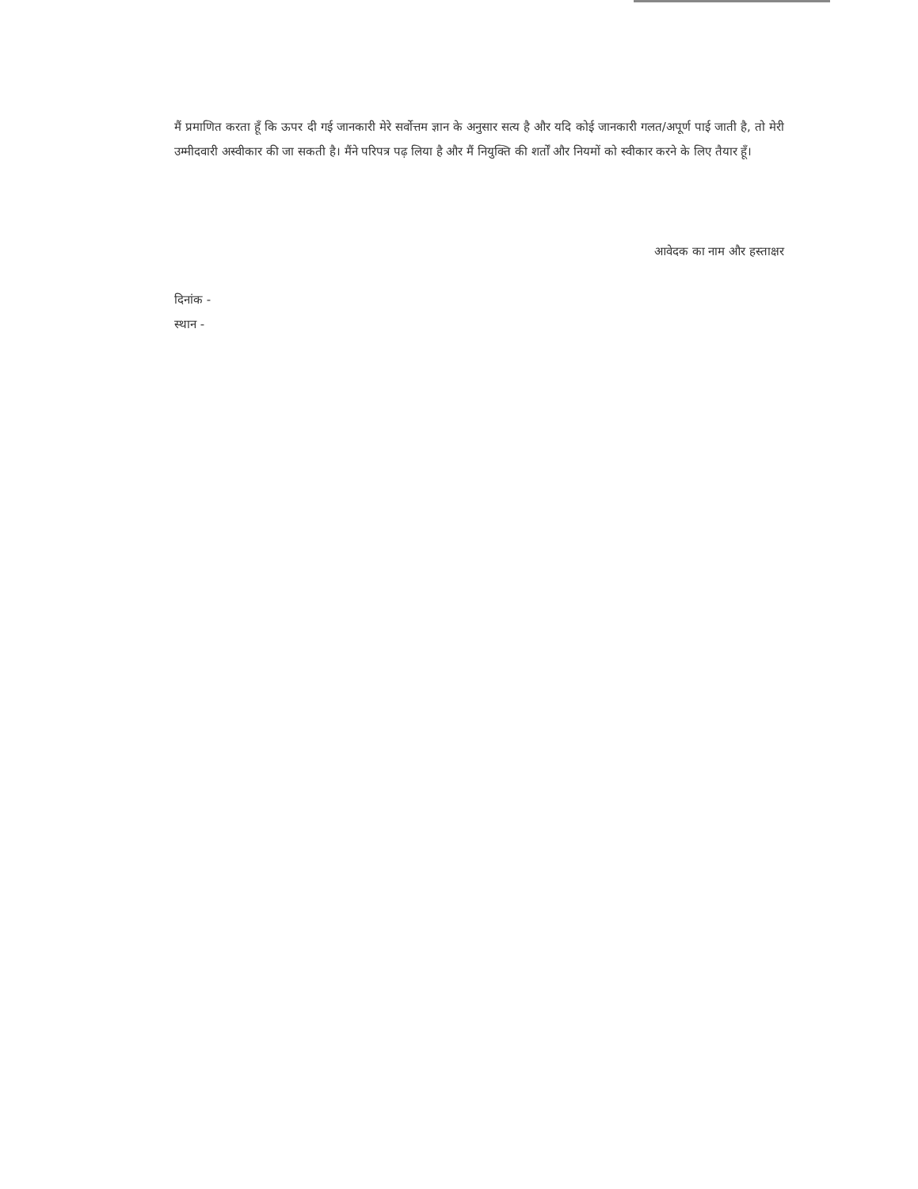मैं प्रमाणित करता हूँ कि ऊपर दी गई जानकारी मेरे सर्वोत्तम ज्ञान के अनुसार सत्य है और यदि कोई जानकारी गलत/अपूर्ण पाई जाती है, तो मेरी उम्मीदवारी अस्वीकार की जा सकती है। मैंने परिपत्र पढ़ लिया है और मैं नियुक्ति की शर्तों और नियमों को स्वीकार करने के लिए तैयार हूँ।
आवेदक का नाम और हस्ताक्षर
दिनांक -
स्थान -